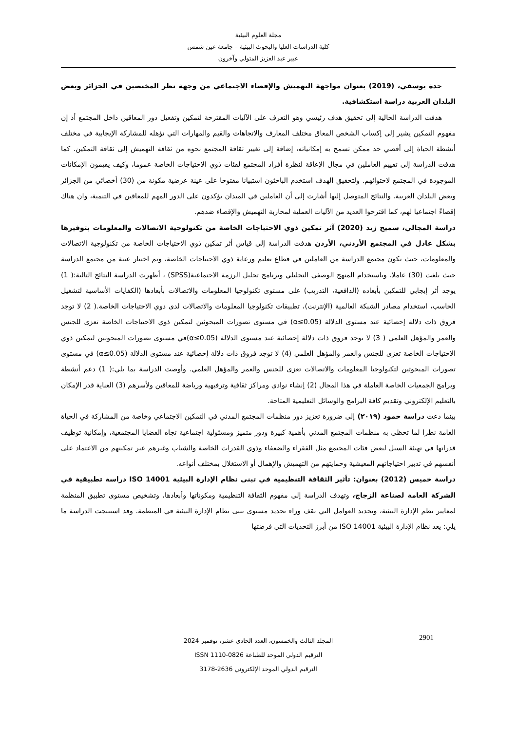مجلة العلوم البيئية
كلية الدراسات العليا والبحوث البيئية – جامعة عين شمس
عبير عبد العزيز المتولي وآخرون
حدة يوسفي، (2019) بعنوان مواجهة التهميش والإقصاء الاجتماعي من وجهة نظر المختصين في الجزائر وبعض البلدان العربية دراسة استكشافية.
هدفت الدراسة الحالية إلى تحقيق هدف رئيسي وهو التعرف على الآليات المقترحة لتمكين وتفعيل دور المعاقين داخل المجتمع أذ إن مفهوم التمكين يشير إلى إكساب الشخص المعاق مختلف المعارف والاتجاهات والقيم والمهارات التي تؤهله للمشاركة الإيجابية في مختلف أنشطة الحياة إلى أقصي حد ممكن تسمح به إمكانياته، إضافة إلى تغيير ثقافة المجتمع نحوه من ثقافة التهميش إلى ثقافة التمكين. كما هدفت الدراسة إلى تقييم العاملين في مجال الإعاقة لنظرة أفراد المجتمع لفئات ذوي الاحتياجات الخاصة عموما، وكيف يقيمون الإمكانات الموجودة في المجتمع لاحتوائهم. ولتحقيق الهدف استخدم الباحثون استبيانا مفتوحا على عينة عرضية مكونة من (30) أخصائي من الجزائر وبعض البلدان العربية. والنتائج المتوصل إليها أشارت إلى أن العاملين في الميدان يؤكدون على الدور المهم للمعاقين في التنمية، وان هناك إقصاءً اجتماعيا لهم، كما اقترحوا العديد من الآليات العملية لمحاربة التهميش والإقصاء ضدهم.
دراسة المجالي، سميح زيد (2020) آثر تمكين ذوي الاحتياجات الخاصة من تكنولوجية الاتصالات والمعلومات بتوفيرها بشكل عادل في المجتمع الأردني، الأردن هدفت الدراسة إلى قياس أثر تمكين ذوي الاحتياجات الخاصة من تكنولوجية الاتصالات والمعلومات، حيث تكون مجتمع الدراسة من العاملين في قطاع تعليم ورعاية ذوي الاحتياجات الخاصة، وتم اختيار عينة من مجتمع الدراسة حيث بلغت (30) عاملا. وباستخدام المنهج الوصفي التحليلي وبرنامج تحليل الرزمة الاجتماعية(SPSS) ، أظهرت الدراسة النتائج التالية:( 1) يوجد أثر إيجابي للتمكين بأبعاده (الدافعية، التدريب) على مستوى تكنولوجيا المعلومات والاتصالات بأبعادها (الكفايات الأساسية لتشغيل الحاسب، استخدام مصادر الشبكة العالمية (الإنترنت)، تطبيقات تكنولوجيا المعلومات والاتصالات لدى ذوي الاحتياجات الخاصة.( 2) لا توجد فروق ذات دلالة إحصائية عند مستوى الدلالة (α≤0.05) في مستوى تصورات المبحوثين لتمكين ذوي الاحتياجات الخاصة تعزى للجنس والعمر والمؤهل العلمي ( 3) لا توجد فروق ذات دلالة إحصائية عند مستوى الدلالة (α≤0.05)في مستوى تصورات المبحوثين لتمكين ذوي الاحتياجات الخاصة تعزى للجنس والعمر والمؤهل العلمي (4) لا توجد فروق ذات دلالة إحصائية عند مستوى الدلالة (α≤0.05) في مستوى تصورات المبحوثين لتكنولوجيا المعلومات والاتصالات تعزى للجنس والعمر والمؤهل العلمي. وأوصت الدراسة بما يلي:( 1) دعم أنشطة وبرامج الجمعيات الخاصة العاملة في هذا المجال (2) إنشاء نوادي ومراكز ثقافية وترفيهية ورياضة للمعاقين ولأسرهم (3) العناية قدر الإمكان بالتعليم الإلكتروني وتقديم كافة البرامج والوسائل التعليمية المتاحة.
بينما دعت دراسة حمود (٢٠١٩) إلى ضرورة تعزيز دور منظمات المجتمع المدني في التمكين الاجتماعي وخاصة من المشاركة في الحياة العامة نظرا لما تحظى به منظمات المجتمع المدني بأهمية كبيرة ودور متميز ومسئولية اجتماعية تجاه القضايا المجتمعية، وإمكانية توظيف قدراتها في تهيئة السبل لبعض فئات المجتمع مثل الفقراء والضعفاء وذوي القدرات الخاصة والشباب وغيرهم عبر تمكينهم من الاعتماد على أنفسهم في تدبير احتياجاتهم المعيشية وحمايتهم من التهميش والإهمال أو الاستغلال بمختلف أنواعه.
دراسة خميس (2012) بعنوان: تأثير الثقافة التنظيمية في تبنى نظام الإدارة البيئية ISO 14001 دراسة تطبيقية في الشركة العامة لصناعة الزجاج، وتهدف الدراسة إلى مفهوم الثقافة التنظيمية ومكوناتها وأبعادها، وتشخيص مستوى تطبيق المنظمة لمعايير نظم الإدارة البيئية، وتحديد العوامل التي تقف وراء تحديد مستوى تبنى نظام الإدارة البيئية في المنظمة. وقد استنتجت الدراسة ما يلي: يعد نظام الإدارة البيئية ISO 14001 من أبرز التحديات التي فرضتها
2901
المجلد الثالث والخمسون، العدد الحادي عشر، نوفمبر 2024
الترقيم الدولي الموحد للطباعة ISSN 1110-0826
الترقيم الدولي الموحد الإلكتروني 2636-3178